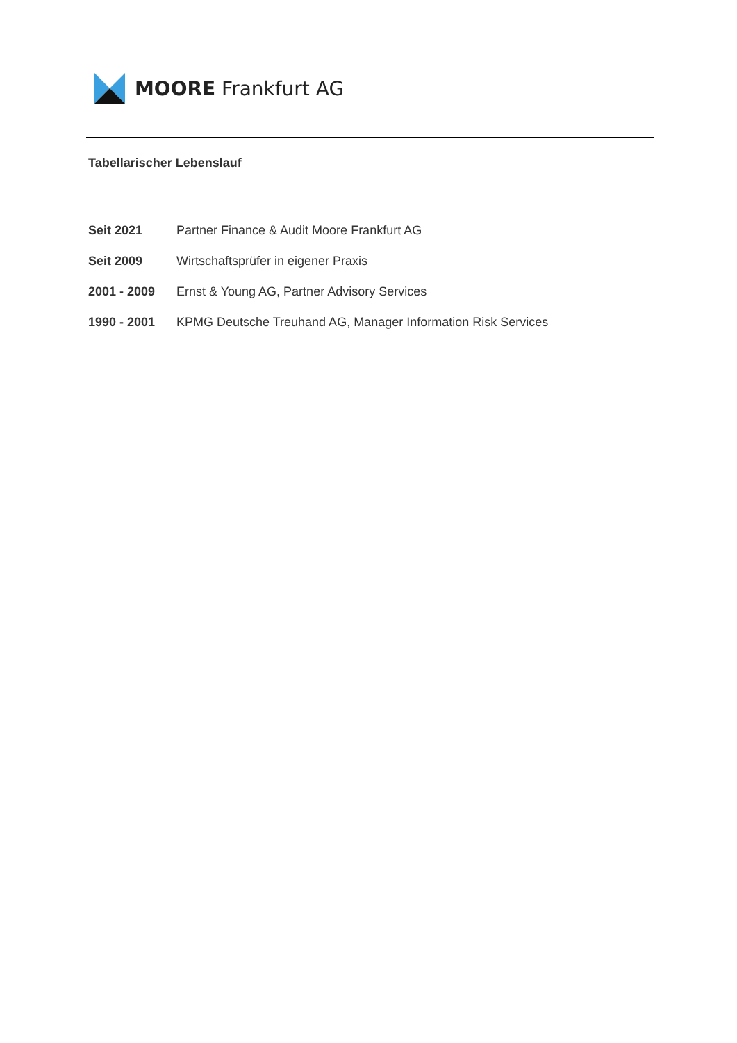MOORE Frankfurt AG
Tabellarischer Lebenslauf
Seit 2021 Partner Finance & Audit Moore Frankfurt AG
Seit 2009 Wirtschaftsprüfer in eigener Praxis
2001 - 2009 Ernst & Young AG, Partner Advisory Services
1990 - 2001 KPMG Deutsche Treuhand AG, Manager Information Risk Services